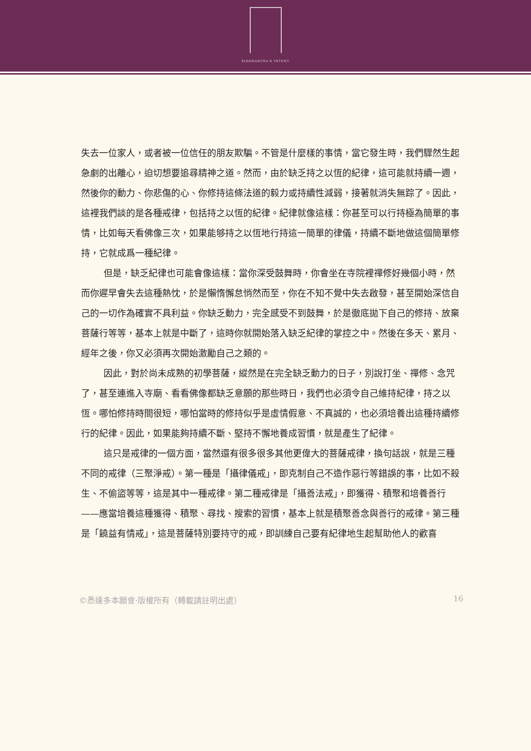SIDDHARTHA'S INTENT
失去一位家人，或者被一位信任的朋友欺騙。不管是什麼樣的事情，當它發生時，我們驟然生起急劇的出離心，迫切想要追尋精神之道。然而，由於缺乏持之以恆的紀律，這可能就持續一週，然後你的動力、你悲傷的心、你修持這條法道的毅力或持續性減弱，接著就消失無踪了。因此，這裡我們談的是各種戒律，包括持之以恆的紀律。紀律就像這樣：你甚至可以行持極為簡單的事情，比如每天看佛像三次，如果能够持之以恆地行持這一簡單的律儀，持續不斷地做這個簡單修持，它就成爲一種紀律。
但是，缺乏紀律也可能會像這樣：當你深受鼓舞時，你會坐在寺院裡禪修好幾個小時，然而你遲早會失去這種熱忱，於是懶惰懈怠悄然而至，你在不知不覺中失去啟發，甚至開始深信自己的一切作為確實不具利益。你缺乏動力，完全感受不到鼓舞，於是徹底拋下自己的修持、放棄菩薩行等等，基本上就是中斷了，這時你就開始落入缺乏紀律的掌控之中。然後在多天、累月、經年之後，你又必須再次開始激勵自己之類的。
因此，對於尚未成熟的初學菩薩，縱然是在完全缺乏動力的日子，別說打坐、禪修、念咒了，甚至連進入寺廟、看看佛像都缺乏意願的那些時日，我們也必須令自己維持紀律，持之以恆。哪怕修持時間很短，哪怕當時的修持似乎是虛情假意、不真誠的，也必須培養出這種持續修行的紀律。因此，如果能夠持續不斷、堅持不懈地養成習慣，就是產生了紀律。
這只是戒律的一個方面，當然還有很多很多其他更偉大的菩薩戒律，換句話說，就是三種不同的戒律（三聚淨戒）。第一種是「攝律儀戒」，即克制自己不造作惡行等錯誤的事，比如不殺生、不偷盜等等，這是其中一種戒律。第二種戒律是「攝善法戒」，即獲得、積聚和培養善行——應當培養這種獲得、積聚、尋找、搜索的習慣，基本上就是積聚善念與善行的戒律。第三種是「饒益有情戒」，這是菩薩特別要持守的戒，即訓練自己要有紀律地生起幫助他人的歡喜
©悉達多本願會·版權所有（轉載請註明出處） 16